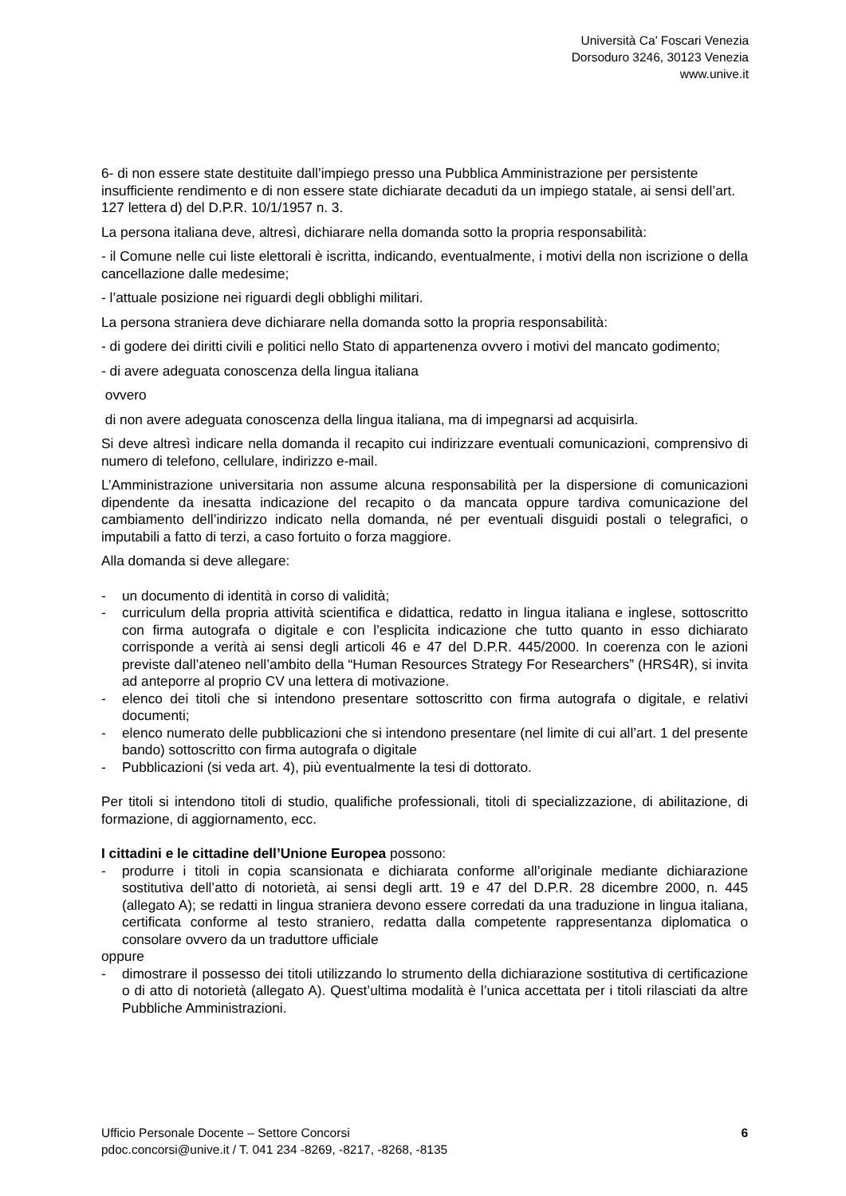Università Ca’ Foscari Venezia
Dorsoduro 3246, 30123 Venezia
www.unive.it
6- di non essere state destituite dall’impiego presso una Pubblica Amministrazione per persistente insufficiente rendimento e di non essere state dichiarate decaduti da un impiego statale, ai sensi dell’art. 127 lettera d) del D.P.R. 10/1/1957 n. 3.
La persona italiana deve, altresì, dichiarare nella domanda sotto la propria responsabilità:
- il Comune nelle cui liste elettorali è iscritta, indicando, eventualmente, i motivi della non iscrizione o della cancellazione dalle medesime;
- l’attuale posizione nei riguardi degli obblighi militari.
La persona straniera deve dichiarare nella domanda sotto la propria responsabilità:
- di godere dei diritti civili e politici nello Stato di appartenenza ovvero i motivi del mancato godimento;
- di avere adeguata conoscenza della lingua italiana
ovvero
di non avere adeguata conoscenza della lingua italiana, ma di impegnarsi ad acquisirla.
Si deve altresì indicare nella domanda il recapito cui indirizzare eventuali comunicazioni, comprensivo di numero di telefono, cellulare, indirizzo e-mail.
L’Amministrazione universitaria non assume alcuna responsabilità per la dispersione di comunicazioni dipendente da inesatta indicazione del recapito o da mancata oppure tardiva comunicazione del cambiamento dell’indirizzo indicato nella domanda, né per eventuali disguidi postali o telegrafici, o imputabili a fatto di terzi, a caso fortuito o forza maggiore.
Alla domanda si deve allegare:
- un documento di identità in corso di validità;
- curriculum della propria attività scientifica e didattica, redatto in lingua italiana e inglese, sottoscritto con firma autografa o digitale e con l’esplicita indicazione che tutto quanto in esso dichiarato corrisponde a verità ai sensi degli articoli 46 e 47 del D.P.R. 445/2000. In coerenza con le azioni previste dall’ateneo nell’ambito della “Human Resources Strategy For Researchers” (HRS4R), si invita ad anteporre al proprio CV una lettera di motivazione.
- elenco dei titoli che si intendono presentare sottoscritto con firma autografa o digitale, e relativi documenti;
- elenco numerato delle pubblicazioni che si intendono presentare (nel limite di cui all’art. 1 del presente bando) sottoscritto con firma autografa o digitale
- Pubblicazioni (si veda art. 4), più eventualmente la tesi di dottorato.
Per titoli si intendono titoli di studio, qualifiche professionali, titoli di specializzazione, di abilitazione, di formazione, di aggiornamento, ecc.
I cittadini e le cittadine dell’Unione Europea possono:
- produrre i titoli in copia scansionata e dichiarata conforme all’originale mediante dichiarazione sostitutiva dell’atto di notorietà, ai sensi degli artt. 19 e 47 del D.P.R. 28 dicembre 2000, n. 445 (allegato A); se redatti in lingua straniera devono essere corredati da una traduzione in lingua italiana, certificata conforme al testo straniero, redatta dalla competente rappresentanza diplomatica o consolare ovvero da un traduttore ufficiale
oppure
- dimostrare il possesso dei titoli utilizzando lo strumento della dichiarazione sostitutiva di certificazione o di atto di notorietà (allegato A). Quest’ultima modalità è l’unica accettata per i titoli rilasciati da altre Pubbliche Amministrazioni.
6 Ufficio Personale Docente – Settore Concorsi
pdoc.concorsi@unive.it / T. 041 234 -8269, -8217, -8268, -8135